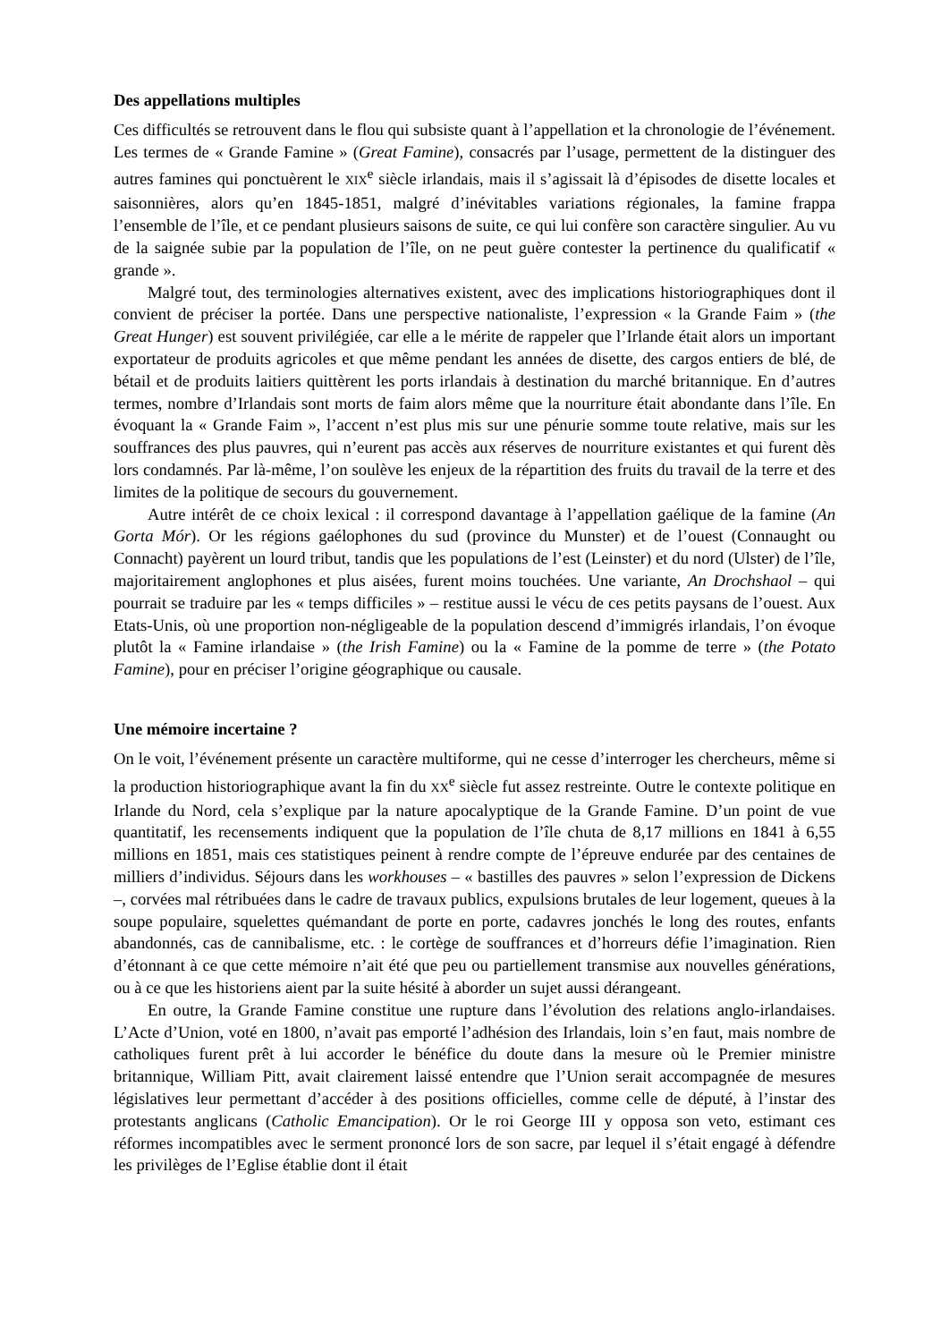Des appellations multiples
Ces difficultés se retrouvent dans le flou qui subsiste quant à l’appellation et la chronologie de l’événement. Les termes de « Grande Famine » (Great Famine), consacrés par l’usage, permettent de la distinguer des autres famines qui ponctuèrent le XIX<sup>e</sup> siècle irlandais, mais il s’agissait là d’épisodes de disette locales et saisonnières, alors qu’en 1845-1851, malgré d’inévitables variations régionales, la famine frappa l’ensemble de l’île, et ce pendant plusieurs saisons de suite, ce qui lui confère son caractère singulier. Au vu de la saignée subie par la population de l’île, on ne peut guère contester la pertinence du qualificatif « grande ».
Malgré tout, des terminologies alternatives existent, avec des implications historiographiques dont il convient de préciser la portée. Dans une perspective nationaliste, l’expression « la Grande Faim » (the Great Hunger) est souvent privilégiée, car elle a le mérite de rappeler que l’Irlande était alors un important exportateur de produits agricoles et que même pendant les années de disette, des cargos entiers de blé, de bétail et de produits laitiers quittèrent les ports irlandais à destination du marché britannique. En d’autres termes, nombre d’Irlandais sont morts de faim alors même que la nourriture était abondante dans l’île. En évoquant la « Grande Faim », l’accent n’est plus mis sur une pénurie somme toute relative, mais sur les souffrances des plus pauvres, qui n’eurent pas accès aux réserves de nourriture existantes et qui furent dès lors condamnés. Par là-même, l’on soulève les enjeux de la répartition des fruits du travail de la terre et des limites de la politique de secours du gouvernement.
Autre intérêt de ce choix lexical : il correspond davantage à l’appellation gaélique de la famine (An Gorta Mór). Or les régions gaélophones du sud (province du Munster) et de l’ouest (Connaught ou Connacht) payèrent un lourd tribut, tandis que les populations de l’est (Leinster) et du nord (Ulster) de l’île, majoritairement anglophones et plus aisées, furent moins touchées. Une variante, An Drochshaol – qui pourrait se traduire par les « temps difficiles » – restitue aussi le vécu de ces petits paysans de l’ouest. Aux Etats-Unis, où une proportion non-négligeable de la population descend d’immigrés irlandais, l’on évoque plutôt la « Famine irlandaise » (the Irish Famine) ou la « Famine de la pomme de terre » (the Potato Famine), pour en préciser l’origine géographique ou causale.
Une mémoire incertaine ?
On le voit, l’événement présente un caractère multiforme, qui ne cesse d’interroger les chercheurs, même si la production historiographique avant la fin du XX<sup>e</sup> siècle fut assez restreinte. Outre le contexte politique en Irlande du Nord, cela s’explique par la nature apocalyptique de la Grande Famine. D’un point de vue quantitatif, les recensements indiquent que la population de l’île chuta de 8,17 millions en 1841 à 6,55 millions en 1851, mais ces statistiques peinent à rendre compte de l’épreuve endurée par des centaines de milliers d’individus. Séjours dans les workhouses – « bastilles des pauvres » selon l’expression de Dickens –, corvées mal rétribuées dans le cadre de travaux publics, expulsions brutales de leur logement, queues à la soupe populaire, squelettes quémandant de porte en porte, cadavres jonchés le long des routes, enfants abandonnés, cas de cannibalisme, etc. : le cortège de souffrances et d’horreurs défie l’imagination. Rien d’étonnant à ce que cette mémoire n’ait été que peu ou partiellement transmise aux nouvelles générations, ou à ce que les historiens aient par la suite hésité à aborder un sujet aussi dérangeant.
En outre, la Grande Famine constitue une rupture dans l’évolution des relations anglo-irlandaises. L’Acte d’Union, voté en 1800, n’avait pas emporté l’adhésion des Irlandais, loin s’en faut, mais nombre de catholiques furent prêt à lui accorder le bénéfice du doute dans la mesure où le Premier ministre britannique, William Pitt, avait clairement laissé entendre que l’Union serait accompagnée de mesures législatives leur permettant d’accéder à des positions officielles, comme celle de député, à l’instar des protestants anglicans (Catholic Emancipation). Or le roi George III y opposa son veto, estimant ces réformes incompatibles avec le serment prononcé lors de son sacre, par lequel il s’était engagé à défendre les privilèges de l’Eglise établie dont il était